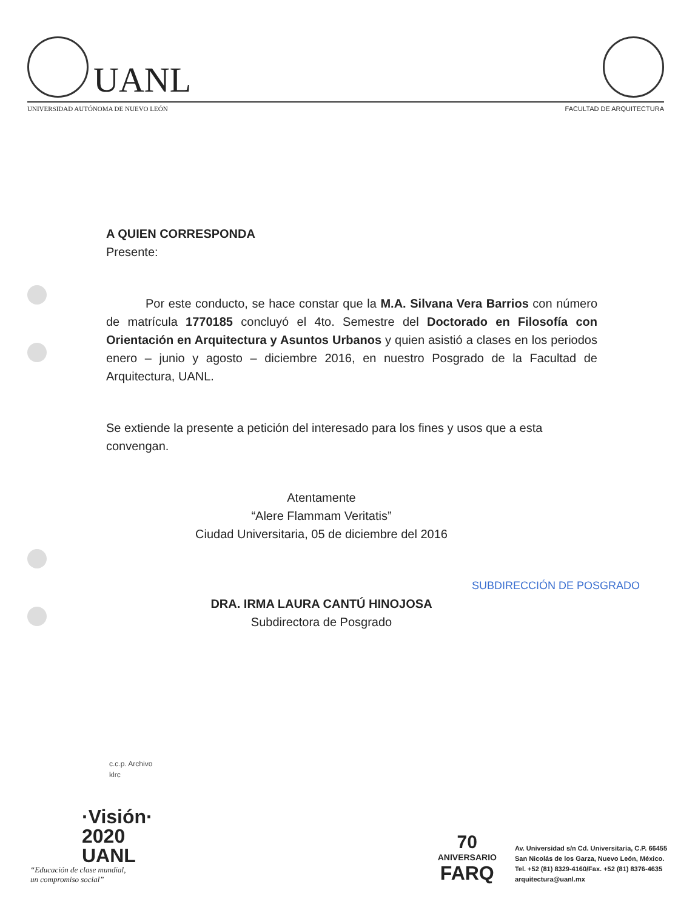UANL
UNIVERSIDAD AUTÓNOMA DE NUEVO LEÓN FACULTAD DE ARQUITECTURA
A QUIEN CORRESPONDA
Presente:
Por este conducto, se hace constar que la M.A. Silvana Vera Barrios con número de matrícula 1770185 concluyó el 4to. Semestre del Doctorado en Filosofía con Orientación en Arquitectura y Asuntos Urbanos y quien asistió a clases en los periodos enero – junio y agosto – diciembre 2016, en nuestro Posgrado de la Facultad de Arquitectura, UANL.
Se extiende la presente a petición del interesado para los fines y usos que a esta convengan.
Atentamente
“Alere Flammam Veritatis”
Ciudad Universitaria, 05 de diciembre del 2016
SUBDIRECCIÓN DE POSGRADO
DRA. IRMA LAURA CANTÚ HINOJOSA
Subdirectora de Posgrado
c.c.p. Archivo
klrc
·Visión·
2020
UANL
“Educación de clase mundial,
un compromiso social”
70
ANIVERSARIO
FARQ
Av. Universidad s/n Cd. Universitaria, C.P. 66455
San Nicolás de los Garza, Nuevo León, México.
Tel. +52 (81) 8329-4160/Fax. +52 (81) 8376-4635
arquitectura@uanl.mx